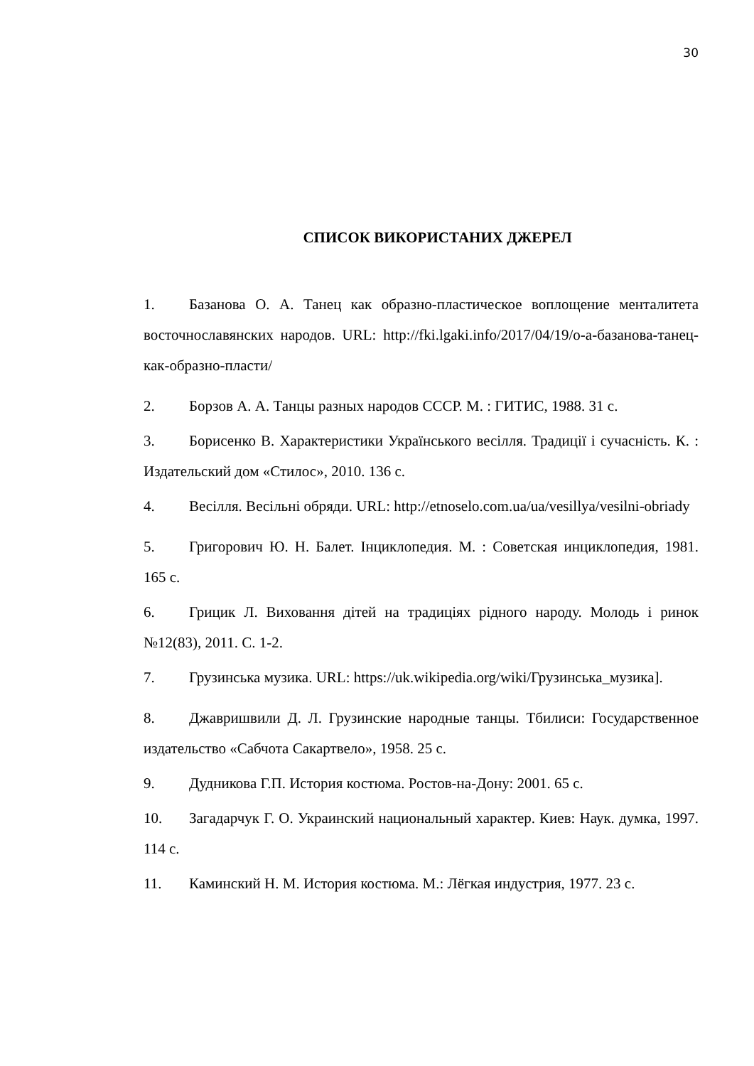30
СПИСОК ВИКОРИСТАНИХ ДЖЕРЕЛ
1. Базанова О. А. Танец как образно-пластическое воплощение менталитета восточнославянских народов. URL: http://fki.lgaki.info/2017/04/19/о-а-базанова-танец-как-образно-пласти/
2. Борзов А. А. Танцы разных народов СССР. М. : ГИТИС, 1988. 31 с.
3. Борисенко В. Характеристики Українського весілля. Традиції і сучасність. К. : Издательский дом «Стилос», 2010. 136 с.
4. Весілля. Весільні обряди. URL: http://etnoselo.com.ua/ua/vesillya/vesilni-obriady
5. Григорович Ю. Н. Балет. Інциклопедия. М. : Советская инциклопедия, 1981. 165 с.
6. Грицик Л. Виховання дітей на традиціях рідного народу. Молодь і ринок №12(83), 2011. С. 1-2.
7. Грузинська музика. URL: https://uk.wikipedia.org/wiki/Грузинська_музика].
8. Джавришвили Д. Л. Грузинские народные танцы. Тбилиси: Государственное издательство «Сабчота Сакартвело», 1958. 25 с.
9. Дудникова Г.П. История костюма. Ростов-на-Дону: 2001. 65 с.
10. Загадарчук Г. О. Украинский национальный характер. Киев: Наук. думка, 1997. 114 с.
11. Каминский Н. М. История костюма. М.: Лёгкая индустрия, 1977. 23 с.